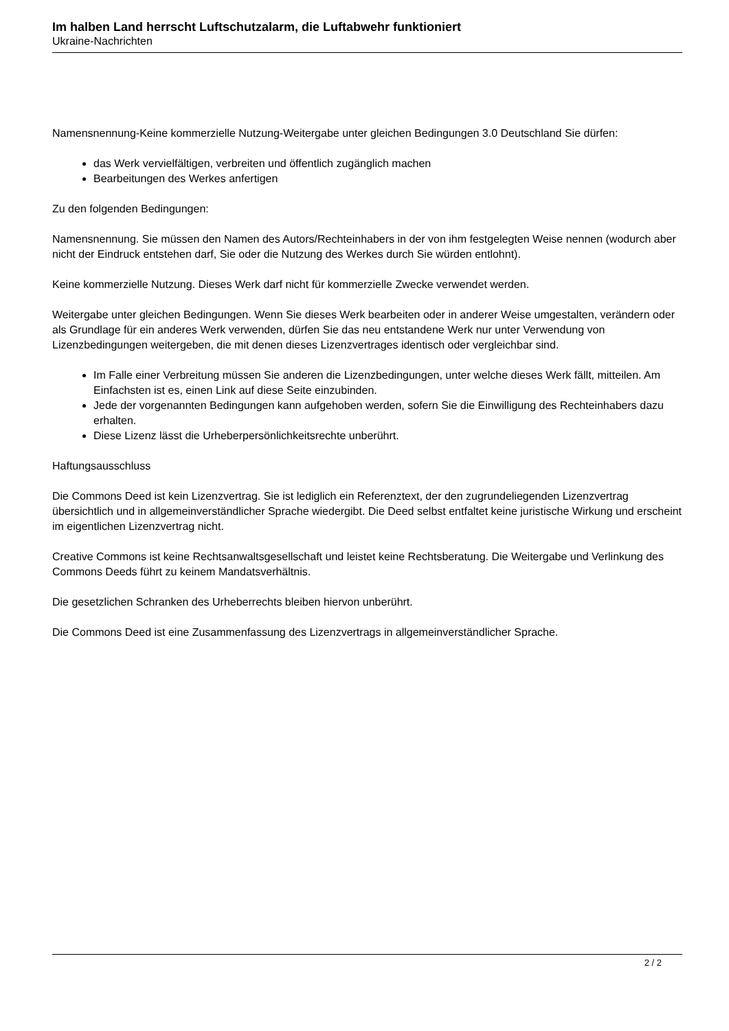Im halben Land herrscht Luftschutzalarm, die Luftabwehr funktioniert
Ukraine-Nachrichten
Namensnennung-Keine kommerzielle Nutzung-Weitergabe unter gleichen Bedingungen 3.0 Deutschland Sie dürfen:
das Werk vervielfältigen, verbreiten und öffentlich zugänglich machen
Bearbeitungen des Werkes anfertigen
Zu den folgenden Bedingungen:
Namensnennung. Sie müssen den Namen des Autors/Rechteinhabers in der von ihm festgelegten Weise nennen (wodurch aber nicht der Eindruck entstehen darf, Sie oder die Nutzung des Werkes durch Sie würden entlohnt).
Keine kommerzielle Nutzung. Dieses Werk darf nicht für kommerzielle Zwecke verwendet werden.
Weitergabe unter gleichen Bedingungen. Wenn Sie dieses Werk bearbeiten oder in anderer Weise umgestalten, verändern oder als Grundlage für ein anderes Werk verwenden, dürfen Sie das neu entstandene Werk nur unter Verwendung von Lizenzbedingungen weitergeben, die mit denen dieses Lizenzvertrages identisch oder vergleichbar sind.
Im Falle einer Verbreitung müssen Sie anderen die Lizenzbedingungen, unter welche dieses Werk fällt, mitteilen. Am Einfachsten ist es, einen Link auf diese Seite einzubinden.
Jede der vorgenannten Bedingungen kann aufgehoben werden, sofern Sie die Einwilligung des Rechteinhabers dazu erhalten.
Diese Lizenz lässt die Urheberpersönlichkeitsrechte unberührt.
Haftungsausschluss
Die Commons Deed ist kein Lizenzvertrag. Sie ist lediglich ein Referenztext, der den zugrundeliegenden Lizenzvertrag übersichtlich und in allgemeinverständlicher Sprache wiedergibt. Die Deed selbst entfaltet keine juristische Wirkung und erscheint im eigentlichen Lizenzvertrag nicht.
Creative Commons ist keine Rechtsanwaltsgesellschaft und leistet keine Rechtsberatung. Die Weitergabe und Verlinkung des Commons Deeds führt zu keinem Mandatsverhältnis.
Die gesetzlichen Schranken des Urheberrechts bleiben hiervon unberührt.
Die Commons Deed ist eine Zusammenfassung des Lizenzvertrags in allgemeinverständlicher Sprache.
2 / 2